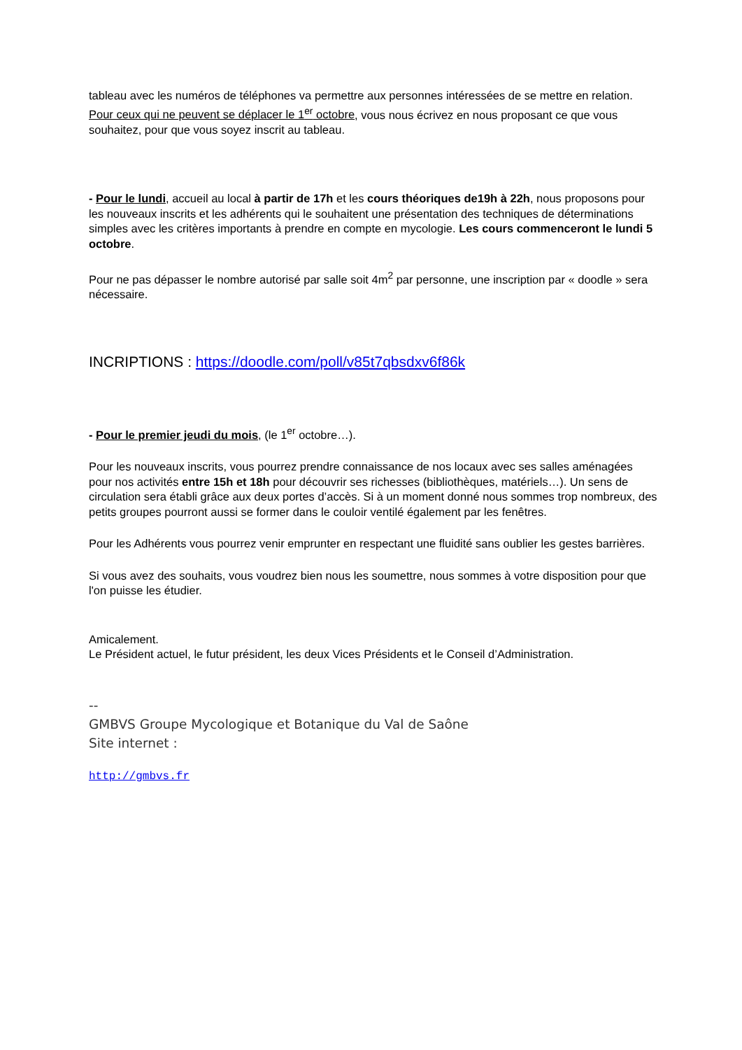tableau avec les numéros de téléphones va permettre aux personnes intéressées de se mettre en relation. Pour ceux qui ne peuvent se déplacer le 1<sup>er</sup> octobre, vous nous écrivez en nous proposant ce que vous souhaitez, pour que vous soyez inscrit au tableau.
- Pour le lundi, accueil au local à partir de 17h et les cours théoriques de19h à 22h, nous proposons pour les nouveaux inscrits et les adhérents qui le souhaitent une présentation des techniques de déterminations simples avec les critères importants à prendre en compte en mycologie. Les cours commenceront le lundi 5 octobre.
Pour ne pas dépasser le nombre autorisé par salle soit 4m<sup>2</sup> par personne, une inscription par « doodle » sera nécessaire.
INCRIPTIONS : https://doodle.com/poll/v85t7qbsdxv6f86k
- Pour le premier jeudi du mois, (le 1<sup>er</sup> octobre…).
Pour les nouveaux inscrits, vous pourrez prendre connaissance de nos locaux avec ses salles aménagées pour nos activités entre 15h et 18h pour découvrir ses richesses (bibliothèques, matériels…). Un sens de circulation sera établi grâce aux deux portes d’accès. Si à un moment donné nous sommes trop nombreux, des petits groupes pourront aussi se former dans le couloir ventilé également par les fenêtres.
Pour les Adhérents vous pourrez venir emprunter en respectant une fluidité sans oublier les gestes barrières.
Si vous avez des souhaits, vous voudrez bien nous les soumettre, nous sommes à votre disposition pour que l'on puisse les étudier.
Amicalement.
Le Président actuel, le futur président, les deux Vices Présidents et le Conseil d’Administration.
--
GMBVS Groupe Mycologique et Botanique du Val de Saône
Site internet :
http://gmbvs.fr